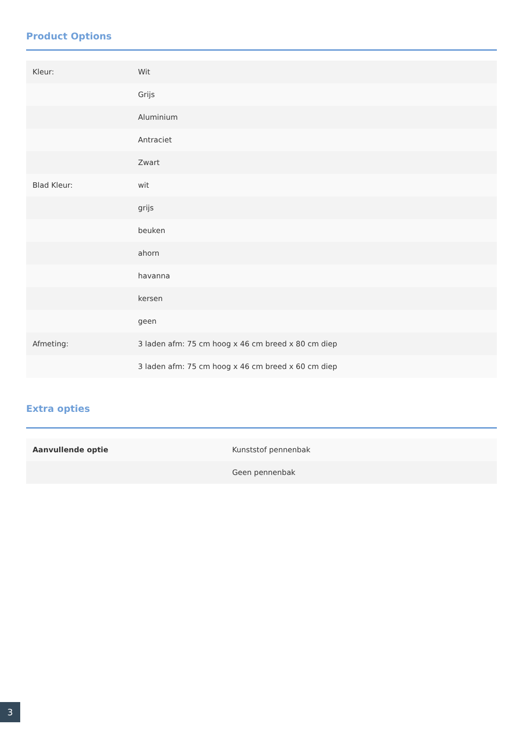Product Options
| Kleur: | Wit |
| | Grijs |
| | Aluminium |
| | Antraciet |
| | Zwart |
| Blad Kleur: | wit |
| | grijs |
| | beuken |
| | ahorn |
| | havanna |
| | kersen |
| | geen |
| Afmeting: | 3 laden afm: 75 cm hoog x 46 cm breed x 80 cm diep |
| | 3 laden afm: 75 cm hoog x 46 cm breed x 60 cm diep |
Extra opties
| Aanvullende optie | Kunststof pennenbak |
| | Geen pennenbak |
3